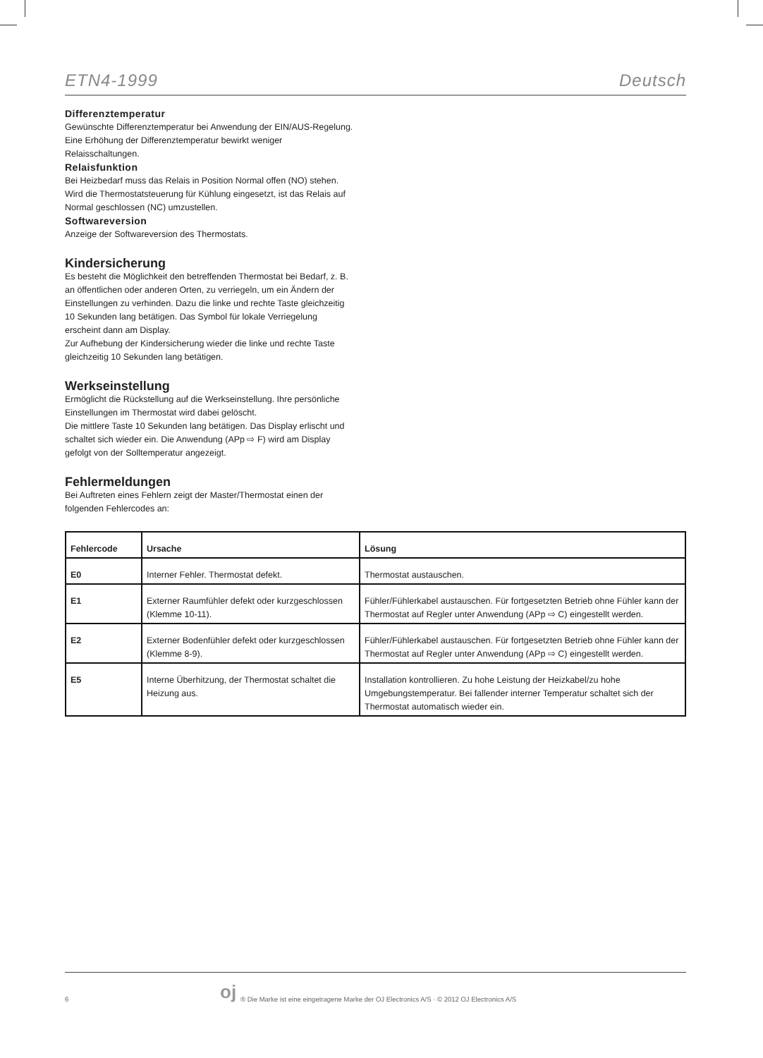ETN4-1999 Deutsch
Differenztemperatur
Gewünschte Differenztemperatur bei Anwendung der EIN/AUS-Regelung. Eine Erhöhung der Differenztemperatur bewirkt weniger Relaisschaltungen.
Relaisfunktion
Bei Heizbedarf muss das Relais in Position Normal offen (NO) stehen. Wird die Thermostatsteuerung für Kühlung eingesetzt, ist das Relais auf Normal geschlossen (NC) umzustellen.
Softwareversion
Anzeige der Softwareversion des Thermostats.
Kindersicherung
Es besteht die Möglichkeit den betreffenden Thermostat bei Bedarf, z. B. an öffentlichen oder anderen Orten, zu verriegeln, um ein Ändern der Einstellungen zu verhinden. Dazu die linke und rechte Taste gleichzeitig 10 Sekunden lang betätigen. Das Symbol für lokale Verriegelung erscheint dann am Display.
Zur Aufhebung der Kindersicherung wieder die linke und rechte Taste gleichzeitig 10 Sekunden lang betätigen.
Werkseinstellung
Ermöglicht die Rückstellung auf die Werkseinstellung. Ihre persönliche Einstellungen im Thermostat wird dabei gelöscht.
Die mittlere Taste 10 Sekunden lang betätigen. Das Display erlischt und schaltet sich wieder ein. Die Anwendung (APp ⇨ F) wird am Display gefolgt von der Solltemperatur angezeigt.
Fehlermeldungen
Bei Auftreten eines Fehlern zeigt der Master/Thermostat einen der folgenden Fehlercodes an:
| Fehlercode | Ursache | Lösung |
| --- | --- | --- |
| E0 | Interner Fehler. Thermostat defekt. | Thermostat austauschen. |
| E1 | Externer Raumfühler defekt oder kurzgeschlossen (Klemme 10-11). | Fühler/Fühlerkabel austauschen. Für fortgesetzten Betrieb ohne Fühler kann der Thermostat auf Regler unter Anwendung (APp ⇨ C) eingestellt werden. |
| E2 | Externer Bodenfühler defekt oder kurzgeschlossen (Klemme 8-9). | Fühler/Fühlerkabel austauschen. Für fortgesetzten Betrieb ohne Fühler kann der Thermostat auf Regler unter Anwendung (APp ⇨ C) eingestellt werden. |
| E5 | Interne Überhitzung, der Thermostat schaltet die Heizung aus. | Installation kontrollieren. Zu hohe Leistung der Heizkabel/zu hohe Umgebungstemperatur. Bei fallender interner Temperatur schaltet sich der Thermostat automatisch wieder ein. |
6 oj ® Die Marke ist eine eingetragene Marke der OJ Electronics A/S · © 2012 OJ Electronics A/S